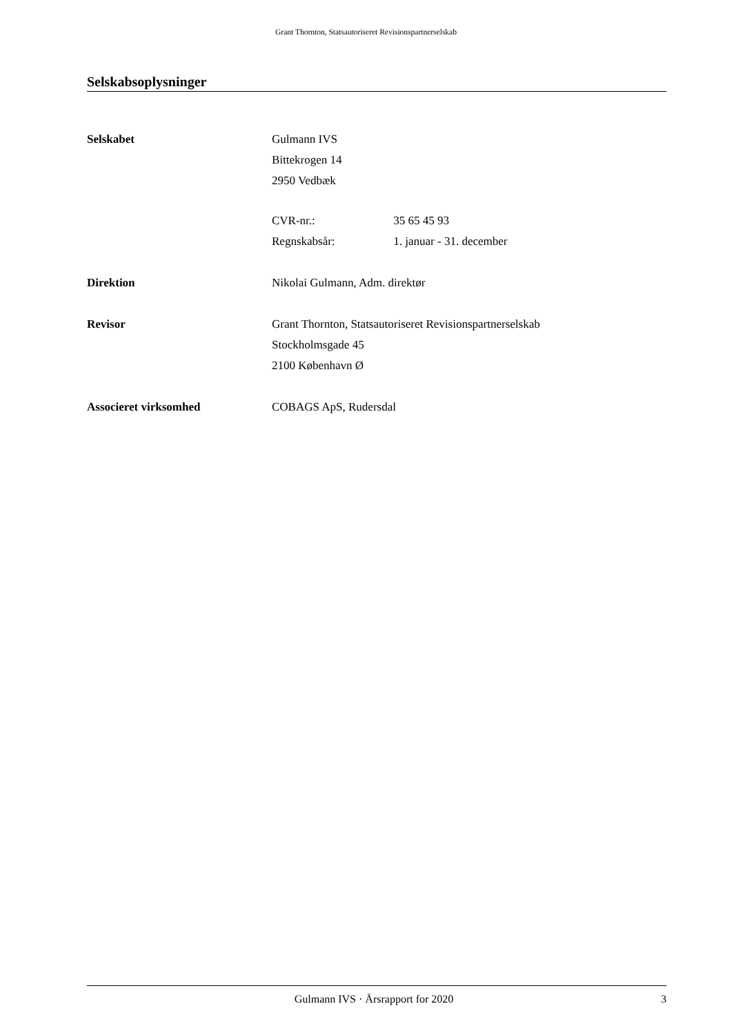Grant Thornton, Statsautoriseret Revisionspartnerselskab
Selskabsoplysninger
Selskabet Gulmann IVS
Bittekrogen 14
2950 Vedbæk
CVR-nr.: 35 65 45 93
Regnskabsår: 1. januar - 31. december
Direktion Nikolai Gulmann, Adm. direktør
Revisor Grant Thornton, Statsautoriseret Revisionspartnerselskab
Stockholmsgade 45
2100 København Ø
Associeret virksomhed COBAGS ApS, Rudersdal
Gulmann IVS · Årsrapport for 2020
3